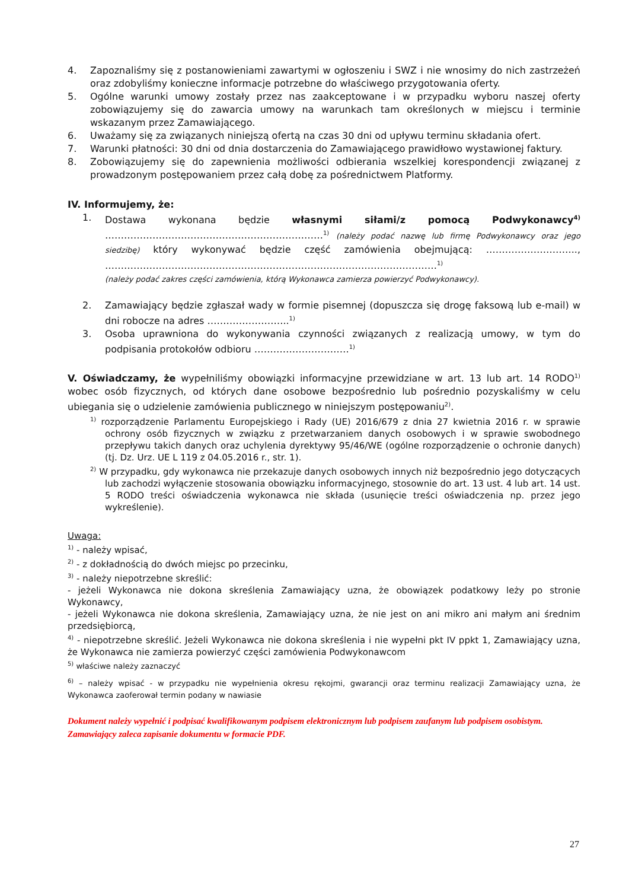4. Zapoznaliśmy się z postanowieniami zawartymi w ogłoszeniu i SWZ i nie wnosimy do nich zastrzeżeń oraz zdobyliśmy konieczne informacje potrzebne do właściwego przygotowania oferty.
5. Ogólne warunki umowy zostały przez nas zaakceptowane i w przypadku wyboru naszej oferty zobowiązujemy się do zawarcia umowy na warunkach tam określonych w miejscu i terminie wskazanym przez Zamawiającego.
6. Uważamy się za związanych niniejszą ofertą na czas 30 dni od upływu terminu składania ofert.
7. Warunki płatności: 30 dni od dnia dostarczenia do Zamawiającego prawidłowo wystawionej faktury.
8. Zobowiązujemy się do zapewnienia możliwości odbierania wszelkiej korespondencji związanej z prowadzonym postępowaniem przez całą dobę za pośrednictwem Platformy.
IV. Informujemy, że:
1. Dostawa wykonana będzie własnymi siłami/z pomocą Podwykonawcy<sup>4)</sup> ……………………………………………………………<sup>1)</sup> (należy podać nazwę lub firmę Podwykonawcy oraz jego siedzibę) który wykonywać będzie część zamówienia obejmującą: ……………………….., ……………………………………………………………………………………………<sup>1)</sup>
(należy podać zakres części zamówienia, którą Wykonawca zamierza powierzyć Podwykonawcy).
2. Zamawiający będzie zgłaszał wady w formie pisemnej (dopuszcza się drogę faksową lub e-mail) w dni robocze na adres ……………………..<sup>1)</sup>
3. Osoba uprawniona do wykonywania czynności związanych z realizacją umowy, w tym do podpisania protokołów odbioru …………………………<sup>1)</sup>
V. Oświadczamy, że wypełniliśmy obowiązki informacyjne przewidziane w art. 13 lub art. 14 RODO<sup>1)</sup> wobec osób fizycznych, od których dane osobowe bezpośrednio lub pośrednio pozyskaliśmy w celu ubiegania się o udzielenie zamówienia publicznego w niniejszym postępowaniu<sup>2)</sup>.
<sup>1)</sup> rozporządzenie Parlamentu Europejskiego i Rady (UE) 2016/679 z dnia 27 kwietnia 2016 r. w sprawie ochrony osób fizycznych w związku z przetwarzaniem danych osobowych i w sprawie swobodnego przepływu takich danych oraz uchylenia dyrektywy 95/46/WE (ogólne rozporządzenie o ochronie danych) (tj. Dz. Urz. UE L 119 z 04.05.2016 r., str. 1).
<sup>2)</sup> W przypadku, gdy wykonawca nie przekazuje danych osobowych innych niż bezpośrednio jego dotyczących lub zachodzi wyłączenie stosowania obowiązku informacyjnego, stosownie do art. 13 ust. 4 lub art. 14 ust. 5 RODO treści oświadczenia wykonawca nie składa (usunięcie treści oświadczenia np. przez jego wykreślenie).
Uwaga:
<sup>1)</sup> - należy wpisać,
<sup>2)</sup> - z dokładnością do dwóch miejsc po przecinku,
<sup>3)</sup> - należy niepotrzebne skreślić:
- jeżeli Wykonawca nie dokona skreślenia Zamawiający uzna, że obowiązek podatkowy leży po stronie Wykonawcy,
- jeżeli Wykonawca nie dokona skreślenia, Zamawiający uzna, że nie jest on ani mikro ani małym ani średnim przedsiębiorcą,
<sup>4)</sup> - niepotrzebne skreślić. Jeżeli Wykonawca nie dokona skreślenia i nie wypełni pkt IV ppkt 1, Zamawiający uzna, że Wykonawca nie zamierza powierzyć części zamówienia Podwykonawcom
<sup>5)</sup> właściwe należy zaznaczyć
<sup>6)</sup> – należy wpisać - w przypadku nie wypełnienia okresu rękojmi, gwarancji oraz terminu realizacji Zamawiający uzna, że Wykonawca zaoferował termin podany w nawiasie
Dokument należy wypełnić i podpisać kwalifikowanym podpisem elektronicznym lub podpisem zaufanym lub podpisem osobistym. Zamawiający zaleca zapisanie dokumentu w formacie PDF.
27